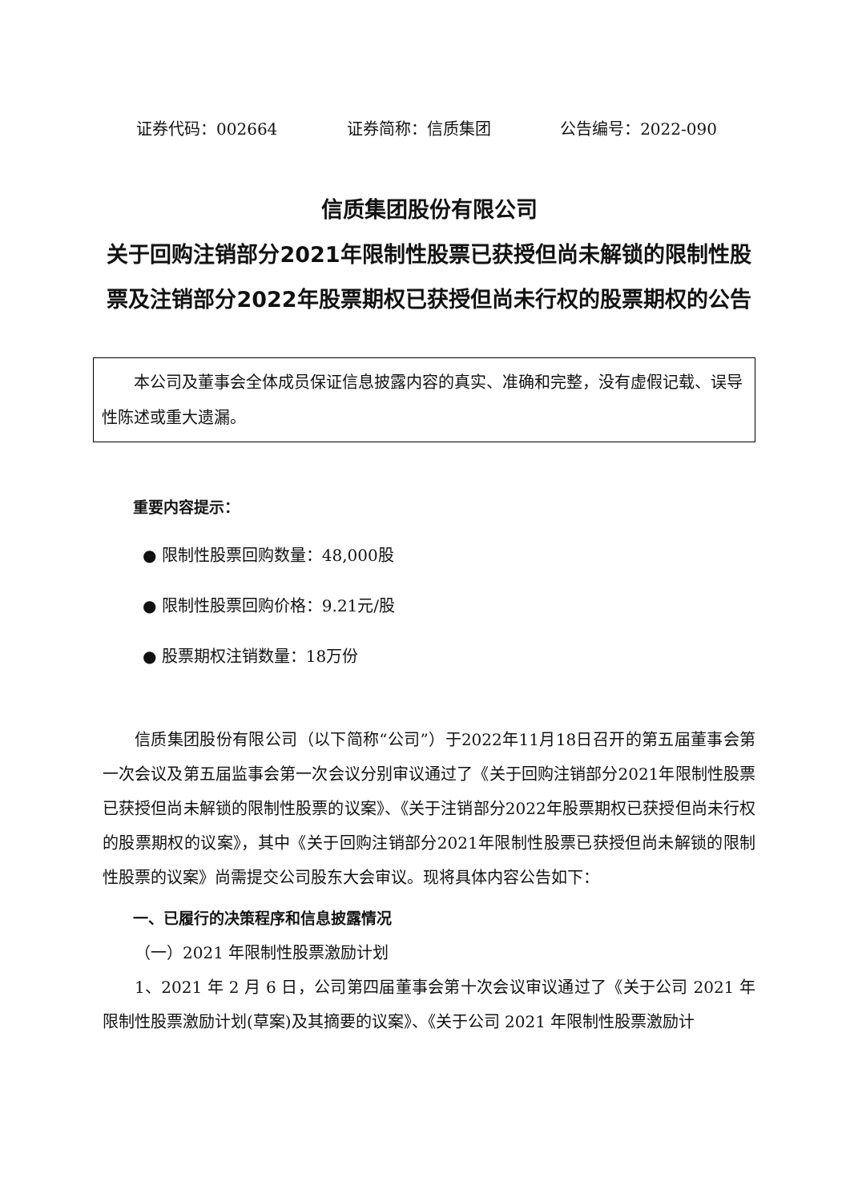证券代码：002664 证券简称：信质集团 公告编号：2022-090
信质集团股份有限公司
关于回购注销部分2021年限制性股票已获授但尚未解锁的限制性股票及注销部分2022年股票期权已获授但尚未行权的股票期权的公告
本公司及董事会全体成员保证信息披露内容的真实、准确和完整，没有虚假记载、误导性陈述或重大遗漏。
重要内容提示：
● 限制性股票回购数量：48,000股
● 限制性股票回购价格：9.21元/股
● 股票期权注销数量：18万份
信质集团股份有限公司（以下简称“公司”）于2022年11月18日召开的第五届董事会第一次会议及第五届监事会第一次会议分别审议通过了《关于回购注销部分2021年限制性股票已获授但尚未解锁的限制性股票的议案》、《关于注销部分2022年股票期权已获授但尚未行权的股票期权的议案》，其中《关于回购注销部分2021年限制性股票已获授但尚未解锁的限制性股票的议案》尚需提交公司股东大会审议。现将具体内容公告如下：
一、已履行的决策程序和信息披露情况
（一）2021 年限制性股票激励计划
1、2021 年 2 月 6 日，公司第四届董事会第十次会议审议通过了《关于公司 2021 年限制性股票激励计划(草案)及其摘要的议案》、《关于公司 2021 年限制性股票激励计